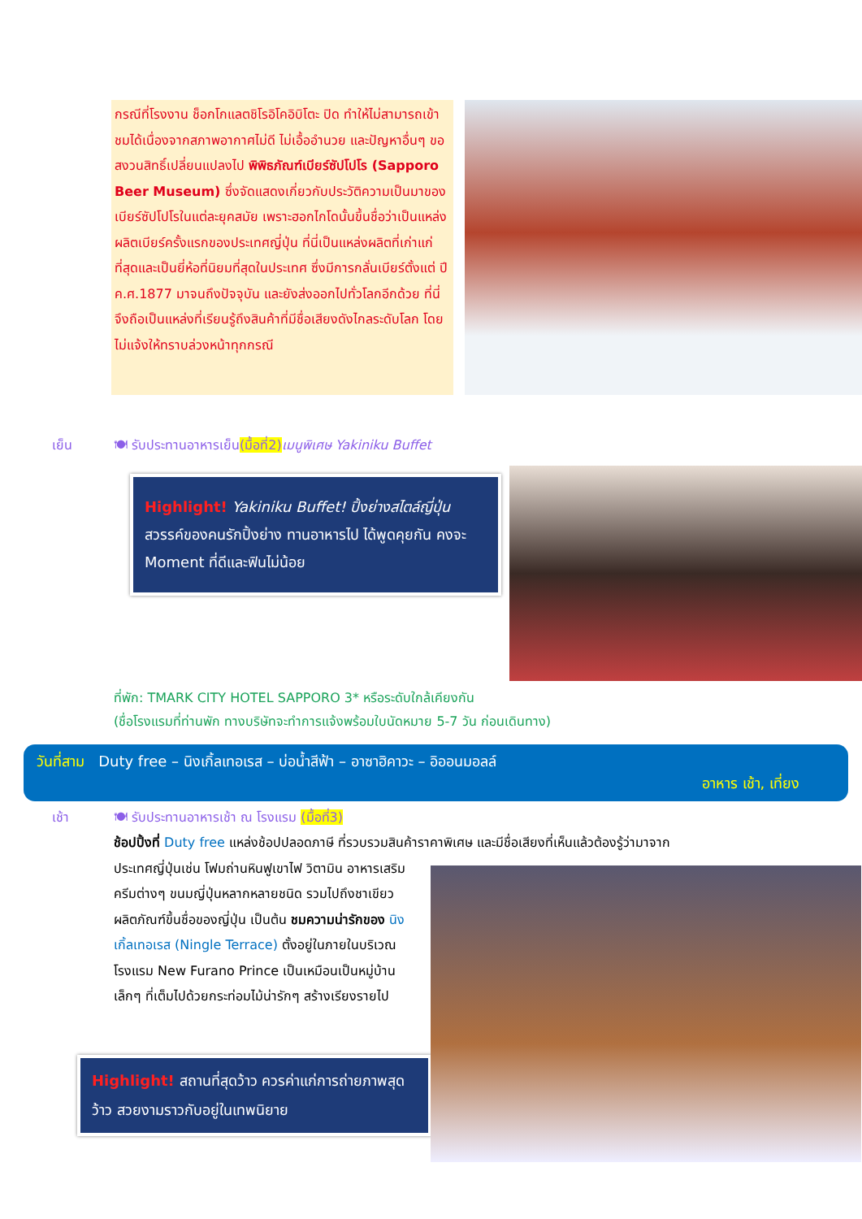กรณีที่โรงงาน ช็อกโกแลตชิโรอิโคอิบิโตะ ปิด ทำให้ไม่สามารถเข้าชมได้เนื่องจากสภาพอากาศไม่ดี ไม่เอื้ออำนวย และปัญหาอื่นๆ ขอสงวนสิทธิ์เปลี่ยนแปลงไป พิพิธภัณฑ์เบียร์ซัปโปโร (Sapporo Beer Museum) ซึ่งจัดแสดงเกี่ยวกับประวัติความเป็นมาของเบียร์ซัปโปโรในแต่ละยุคสมัย เพราะฮอกไกโดนั้นขึ้นชื่อว่าเป็นแหล่งผลิตเบียร์ครั้งแรกของประเทศญี่ปุ่น ที่นี่เป็นแหล่งผลิตที่เก่าแก่ที่สุดและเป็นยี่ห้อที่นิยมที่สุดในประเทศ ซึ่งมีการกลั่นเบียร์ตั้งแต่ ปี ค.ศ.1877 มาจนถึงปัจจุบัน และยังส่งออกไปทั่วโลกอีกด้วย ที่นี่จึงถือเป็นแหล่งที่เรียนรู้ถึงสินค้าที่มีชื่อเสียงดังไกลระดับโลก โดยไม่แจ้งให้ทราบล่วงหน้าทุกกรณี
เย็น 🍽 รับประทานอาหารเย็น(มื้อที่2) เมนูพิเศษ Yakiniku Buffet
Highlight! Yakiniku Buffet! ปิ้งย่างสไตล์ญี่ปุ่น สวรรค์ของคนรักปิ้งย่าง ทานอาหารไป ได้พูดคุยกัน คงจะ Moment ที่ดีและฟินไม่น้อย
ที่พัก: TMARK CITY HOTEL SAPPORO 3* หรือระดับใกล้เคียงกัน
(ชื่อโรงแรมที่ท่านพัก ทางบริษัทจะทำการแจ้งพร้อมใบนัดหมาย 5-7 วัน ก่อนเดินทาง)
วันที่สาม Duty free – นิงเกิ้ลเทอเรส – บ่อน้ำสีฟ้า – อาซาฮิคาวะ – อิออนมอลล์
อาหาร เช้า, เที่ยง
เช้า 🍽 รับประทานอาหารเช้า ณ โรงแรม (มื้อที่3)
ช้อปปิ้งที่ Duty free แหล่งช้อปปลอดภาษี ที่รวบรวมสินค้าราคาพิเศษ และมีชื่อเสียงที่เห็นแล้วต้องรู้ว่ามาจาก
ประเทศญี่ปุ่นเช่น โฟมถ่านหินฟูเขาไฟ วิตามิน อาหารเสริม ครีมต่างๆ ขนมญี่ปุ่นหลากหลายชนิด รวมไปถึงชาเขียว ผลิตภัณฑ์ขึ้นชื่อของญี่ปุ่น เป็นต้น ชมความน่ารักของ นิงเกิ้ลเทอเรส (Ningle Terrace) ตั้งอยู่ในภายในบริเวณโรงแรม New Furano Prince เป็นเหมือนเป็นหมู่บ้านเล็กๆ ที่เต็มไปด้วยกระท่อมไม้น่ารักๆ สร้างเรียงรายไป
Highlight! สถานที่สุดว้าว ควรค่าแก่การถ่ายภาพสุดว้าว สวยงามราวกับอยู่ในเทพนิยาย